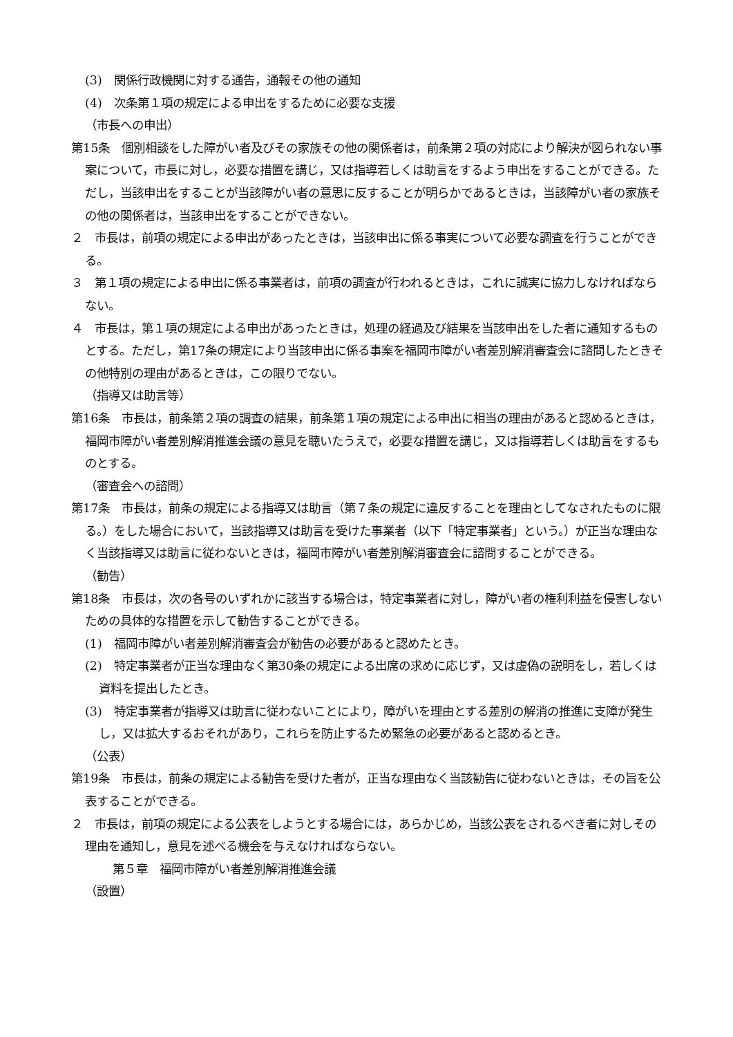(3)　関係行政機関に対する通告，通報その他の通知
(4)　次条第１項の規定による申出をするために必要な支援
（市長への申出）
第15条　個別相談をした障がい者及びその家族その他の関係者は，前条第２項の対応により解決が図られない事案について，市長に対し，必要な措置を講じ，又は指導若しくは助言をするよう申出をすることができる。ただし，当該申出をすることが当該障がい者の意思に反することが明らかであるときは，当該障がい者の家族その他の関係者は，当該申出をすることができない。
２　市長は，前項の規定による申出があったときは，当該申出に係る事実について必要な調査を行うことができる。
３　第１項の規定による申出に係る事業者は，前項の調査が行われるときは，これに誠実に協力しなければならない。
４　市長は，第１項の規定による申出があったときは，処理の経過及び結果を当該申出をした者に通知するものとする。ただし，第17条の規定により当該申出に係る事案を福岡市障がい者差別解消審査会に諮問したときその他特別の理由があるときは，この限りでない。
（指導又は助言等）
第16条　市長は，前条第２項の調査の結果，前条第１項の規定による申出に相当の理由があると認めるときは，福岡市障がい者差別解消推進会議の意見を聴いたうえで，必要な措置を講じ，又は指導若しくは助言をするものとする。
（審査会への諮問）
第17条　市長は，前条の規定による指導又は助言（第７条の規定に違反することを理由としてなされたものに限る。）をした場合において，当該指導又は助言を受けた事業者（以下「特定事業者」という。）が正当な理由なく当該指導又は助言に従わないときは，福岡市障がい者差別解消審査会に諮問することができる。
（勧告）
第18条　市長は，次の各号のいずれかに該当する場合は，特定事業者に対し，障がい者の権利利益を侵害しないための具体的な措置を示して勧告することができる。
(1)　福岡市障がい者差別解消審査会が勧告の必要があると認めたとき。
(2)　特定事業者が正当な理由なく第30条の規定による出席の求めに応じず，又は虚偽の説明をし，若しくは資料を提出したとき。
(3)　特定事業者が指導又は助言に従わないことにより，障がいを理由とする差別の解消の推進に支障が発生し，又は拡大するおそれがあり，これらを防止するため緊急の必要があると認めるとき。
（公表）
第19条　市長は，前条の規定による勧告を受けた者が，正当な理由なく当該勧告に従わないときは，その旨を公表することができる。
２　市長は，前項の規定による公表をしようとする場合には，あらかじめ，当該公表をされるべき者に対しその理由を通知し，意見を述べる機会を与えなければならない。
第５章　福岡市障がい者差別解消推進会議
（設置）